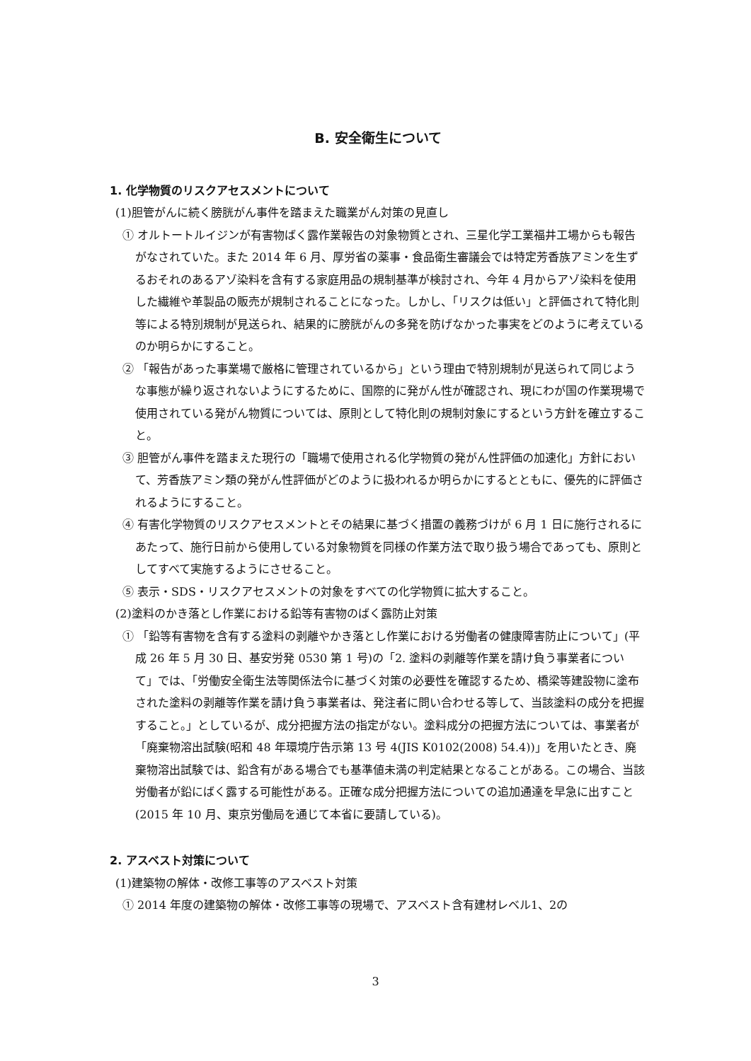B. 安全衛生について
1. 化学物質のリスクアセスメントについて
(1)胆管がんに続く膀胱がん事件を踏まえた職業がん対策の見直し
① オルトートルイジンが有害物ばく露作業報告の対象物質とされ、三星化学工業福井工場からも報告がなされていた。また 2014 年 6 月、厚労省の薬事・食品衛生審議会では特定芳香族アミンを生ずるおそれのあるアゾ染料を含有する家庭用品の規制基準が検討され、今年 4 月からアゾ染料を使用した繊維や革製品の販売が規制されることになった。しかし、「リスクは低い」と評価されて特化則等による特別規制が見送られ、結果的に膀胱がんの多発を防げなかった事実をどのように考えているのか明らかにすること。
② 「報告があった事業場で厳格に管理されているから」という理由で特別規制が見送られて同じような事態が繰り返されないようにするために、国際的に発がん性が確認され、現にわが国の作業現場で使用されている発がん物質については、原則として特化則の規制対象にするという方針を確立すること。
③ 胆管がん事件を踏まえた現行の「職場で使用される化学物質の発がん性評価の加速化」方針において、芳香族アミン類の発がん性評価がどのように扱われるか明らかにするとともに、優先的に評価されるようにすること。
④ 有害化学物質のリスクアセスメントとその結果に基づく措置の義務づけが 6 月 1 日に施行されるにあたって、施行日前から使用している対象物質を同様の作業方法で取り扱う場合であっても、原則としてすべて実施するようにさせること。
⑤ 表示・SDS・リスクアセスメントの対象をすべての化学物質に拡大すること。
(2)塗料のかき落とし作業における鉛等有害物のばく露防止対策
① 「鉛等有害物を含有する塗料の剥離やかき落とし作業における労働者の健康障害防止について」(平成 26 年 5 月 30 日、基安労発 0530 第 1 号)の「2. 塗料の剥離等作業を請け負う事業者について」では、「労働安全衛生法等関係法令に基づく対策の必要性を確認するため、橋梁等建設物に塗布された塗料の剥離等作業を請け負う事業者は、発注者に問い合わせる等して、当該塗料の成分を把握すること。」としているが、成分把握方法の指定がない。塗料成分の把握方法については、事業者が「廃棄物溶出試験(昭和 48 年環境庁告示第 13 号 4(JIS K0102(2008) 54.4))」を用いたとき、廃棄物溶出試験では、鉛含有がある場合でも基準値未満の判定結果となることがある。この場合、当該労働者が鉛にばく露する可能性がある。正確な成分把握方法についての追加通達を早急に出すこと(2015 年 10 月、東京労働局を通じて本省に要請している)。
2. アスベスト対策について
(1)建築物の解体・改修工事等のアスベスト対策
① 2014 年度の建築物の解体・改修工事等の現場で、アスベスト含有建材レベル1、2の
3